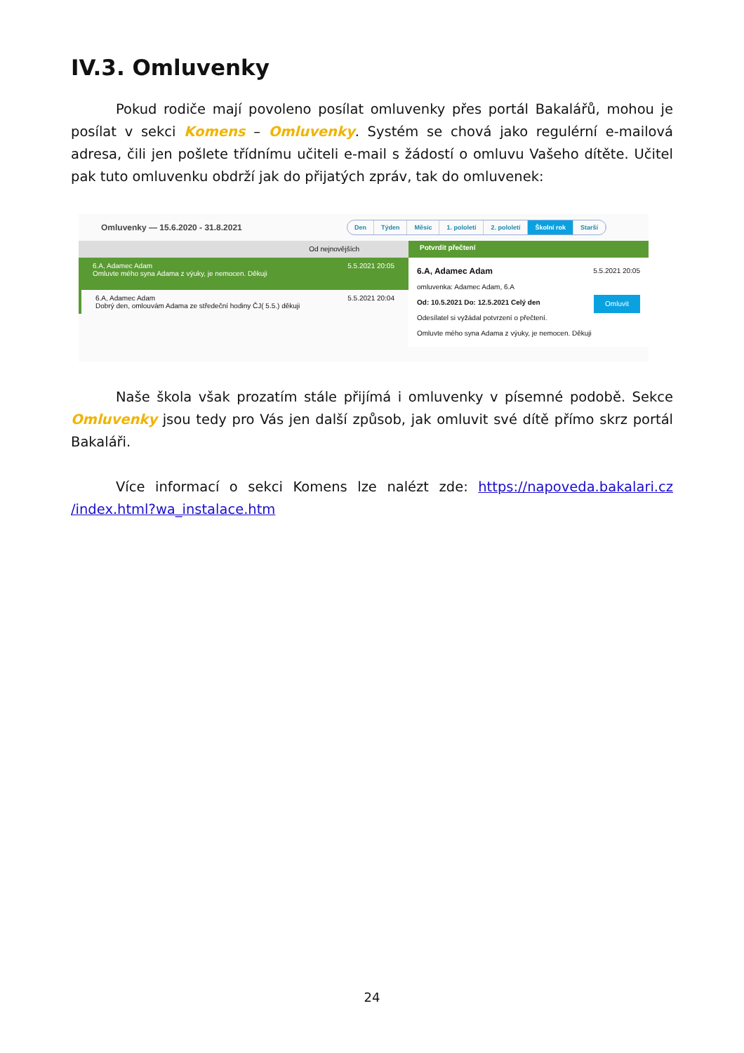IV.3. Omluvenky
Pokud rodiče mají povoleno posílat omluvenky přes portál Bakalářů, mohou je posílat v sekci Komens – Omluvenky. Systém se chová jako regulérní e-mailová adresa, čili jen pošlete třídnímu učiteli e-mail s žádostí o omluvu Vašeho dítěte. Učitel pak tuto omluvenku obdrží jak do přijatých zpráv, tak do omluvenek:
Omluvenky — 15.6.2020 - 31.8.2021
Den Týden Měsíc 1. pololetí 2. pololetí Školní rok Starší
Od nejnovějších
6.A, Adamec Adam 5.5.2021 20:05
Omluvte mého syna Adama z výuky, je nemocen. Děkuji
6.A, Adamec Adam 5.5.2021 20:04
Dobrý den, omlouvám Adama ze středeční hodiny ČJ( 5.5.) děkuji
Potvrdit přečtení
6.A, Adamec Adam 5.5.2021 20:05
omluvenka: Adamec Adam, 6.A
Od: 10.5.2021 Do: 12.5.2021 Celý den Omluvit
Odesílatel si vyžádal potvrzení o přečtení.
Omluvte mého syna Adama z výuky, je nemocen. Děkuji
Naše škola však prozatím stále přijímá i omluvenky v písemné podobě. Sekce Omluvenky jsou tedy pro Vás jen další způsob, jak omluvit své dítě přímo skrz portál Bakaláři.
Více informací o sekci Komens lze nalézt zde: https://napoveda.bakalari.cz /index.html?wa_instalace.htm
24